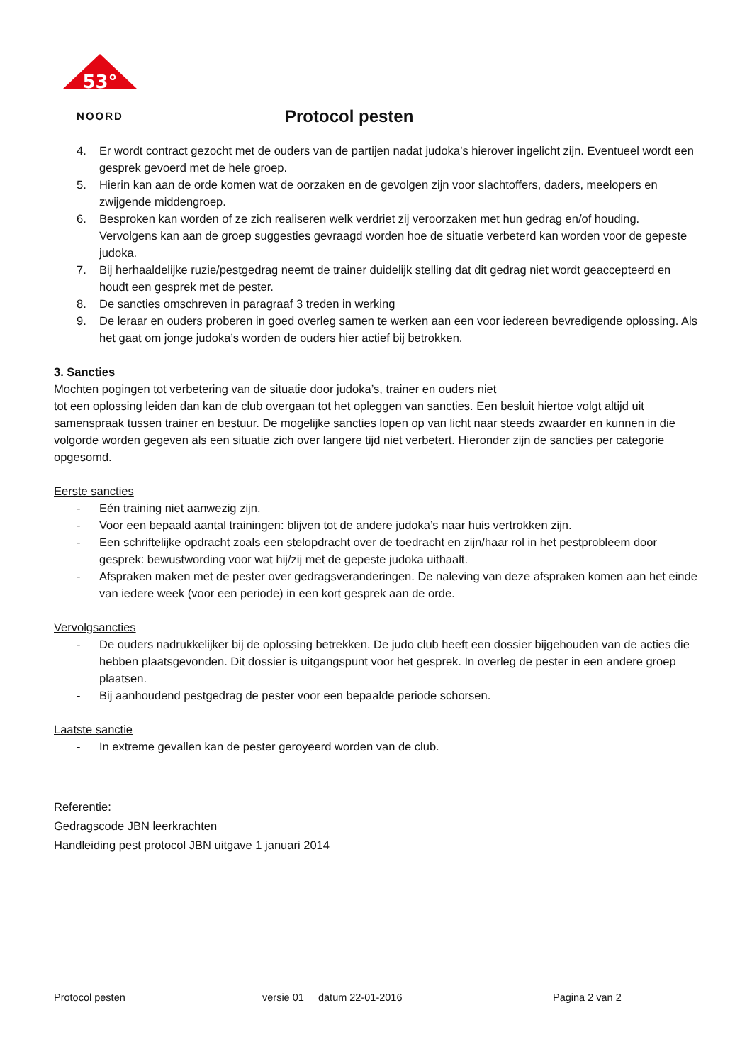53°
NOORD
Protocol pesten
4. Er wordt contract gezocht met de ouders van de partijen nadat judoka’s hierover ingelicht zijn. Eventueel wordt een gesprek gevoerd met de hele groep.
5. Hierin kan aan de orde komen wat de oorzaken en de gevolgen zijn voor slachtoffers, daders, meelopers en zwijgende middengroep.
6. Besproken kan worden of ze zich realiseren welk verdriet zij veroorzaken met hun gedrag en/of houding. Vervolgens kan aan de groep suggesties gevraagd worden hoe de situatie verbeterd kan worden voor de gepeste judoka.
7. Bij herhaaldelijke ruzie/pestgedrag neemt de trainer duidelijk stelling dat dit gedrag niet wordt geaccepteerd en houdt een gesprek met de pester.
8. De sancties omschreven in paragraaf 3 treden in werking
9. De leraar en ouders proberen in goed overleg samen te werken aan een voor iedereen bevredigende oplossing. Als het gaat om jonge judoka’s worden de ouders hier actief bij betrokken.
3. Sancties
Mochten pogingen tot verbetering van de situatie door judoka’s, trainer en ouders niet
tot een oplossing leiden dan kan de club overgaan tot het opleggen van sancties. Een besluit hiertoe volgt altijd uit samenspraak tussen trainer en bestuur. De mogelijke sancties lopen op van licht naar steeds zwaarder en kunnen in die volgorde worden gegeven als een situatie zich over langere tijd niet verbetert. Hieronder zijn de sancties per categorie opgesomd.
Eerste sancties
- Eén training niet aanwezig zijn.
- Voor een bepaald aantal trainingen: blijven tot de andere judoka’s naar huis vertrokken zijn.
- Een schriftelijke opdracht zoals een stelopdracht over de toedracht en zijn/haar rol in het pestprobleem door gesprek: bewustwording voor wat hij/zij met de gepeste judoka uithaalt.
- Afspraken maken met de pester over gedragsveranderingen. De naleving van deze afspraken komen aan het einde van iedere week (voor een periode) in een kort gesprek aan de orde.
Vervolgsancties
- De ouders nadrukkelijker bij de oplossing betrekken. De judo club heeft een dossier bijgehouden van de acties die hebben plaatsgevonden. Dit dossier is uitgangspunt voor het gesprek. In overleg de pester in een andere groep plaatsen.
- Bij aanhoudend pestgedrag de pester voor een bepaalde periode schorsen.
Laatste sanctie
- In extreme gevallen kan de pester geroyeerd worden van de club.
Referentie:
Gedragscode JBN leerkrachten
Handleiding pest protocol JBN uitgave 1 januari 2014
Protocol pesten versie 01 datum 22-01-2016 Pagina 2 van 2